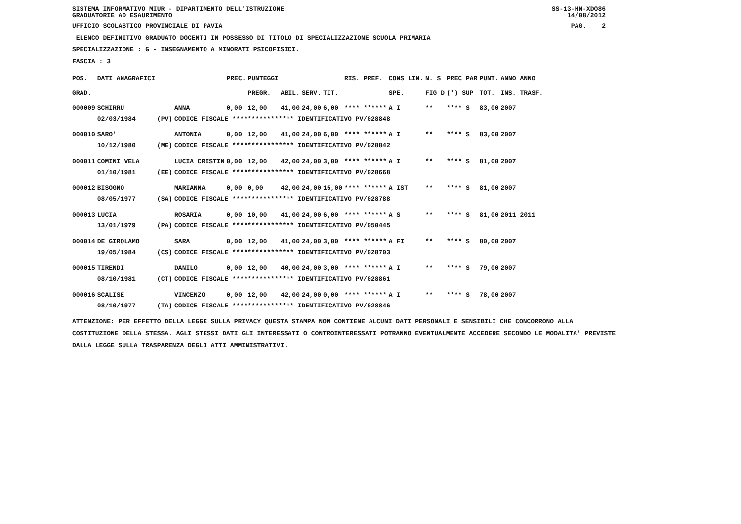SISTEMA INFORMATIVO MIUR - DIPARTIMENTO DELL'ISTRUZIONE SS-13-HN-XDO86
GRADUATORIE AD ESAURIMENTO 14/08/2012
UFFICIO SCOLASTICO PROVINCIALE DI PAVIA PAG. 2
ELENCO DEFINITIVO GRADUATO DOCENTI IN POSSESSO DI TITOLO DI SPECIALIZZAZIONE SCUOLA PRIMARIA
SPECIALIZZAZIONE : G - INSEGNAMENTO A MINORATI PSICOFISICI.
FASCIA : 3
| POS. | DATI ANAGRAFICI | | | PREC. | PUNTEGGI | | | | RIS. PREF. | CONS LIN. | N. S | PREC PAR | PUNT. | ANNO ANNO |
| --- | --- | --- | --- | --- | --- | --- | --- | --- | --- | --- | --- | --- | --- | --- |
| GRAD. | | | | | PREGR. | ABIL. | SERV. | TIT. | | SPE. | FIG D | (*) SUP | TOT. | INS. TRASF. |
| 000009 | SCHIRRU | | ANNA | 0,00 | 12,00 | 41,00 | 24,00 | 6,00 | **** ****** | A I | ** | **** S | 83,00 | 2007 |
| | 02/03/1984 | (PV) | CODICE FISCALE **************** IDENTIFICATIVO PV/028848 | | | | | | | | | | | |
| 000010 | SARO' | | ANTONIA | 0,00 | 12,00 | 41,00 | 24,00 | 6,00 | **** ****** | A I | ** | **** S | 83,00 | 2007 |
| | 10/12/1980 | (ME) | CODICE FISCALE **************** IDENTIFICATIVO PV/028842 | | | | | | | | | | | |
| 000011 | COMINI VELA | | LUCIA CRISTIN | 0,00 | 12,00 | 42,00 | 24,00 | 3,00 | **** ****** | A I | ** | **** S | 81,00 | 2007 |
| | 01/10/1981 | (EE) | CODICE FISCALE **************** IDENTIFICATIVO PV/028668 | | | | | | | | | | | |
| 000012 | BISOGNO | | MARIANNA | 0,00 | 0,00 | 42,00 | 24,00 | 15,00 | **** ****** | A IST | ** | **** S | 81,00 | 2007 |
| | 08/05/1977 | (SA) | CODICE FISCALE **************** IDENTIFICATIVO PV/028788 | | | | | | | | | | | |
| 000013 | LUCIA | | ROSARIA | 0,00 | 10,00 | 41,00 | 24,00 | 6,00 | **** ****** | A S | ** | **** S | 81,00 | 2011 2011 |
| | 13/01/1979 | (PA) | CODICE FISCALE **************** IDENTIFICATIVO PV/050445 | | | | | | | | | | | |
| 000014 | DE GIROLAMO | | SARA | 0,00 | 12,00 | 41,00 | 24,00 | 3,00 | **** ****** | A FI | ** | **** S | 80,00 | 2007 |
| | 19/05/1984 | (CS) | CODICE FISCALE **************** IDENTIFICATIVO PV/028703 | | | | | | | | | | | |
| 000015 | TIRENDI | | DANILO | 0,00 | 12,00 | 40,00 | 24,00 | 3,00 | **** ****** | A I | ** | **** S | 79,00 | 2007 |
| | 08/10/1981 | (CT) | CODICE FISCALE **************** IDENTIFICATIVO PV/028861 | | | | | | | | | | | |
| 000016 | SCALISE | | VINCENZO | 0,00 | 12,00 | 42,00 | 24,00 | 0,00 | **** ****** | A I | ** | **** S | 78,00 | 2007 |
| | 08/10/1977 | (TA) | CODICE FISCALE **************** IDENTIFICATIVO PV/028846 | | | | | | | | | | | |
ATTENZIONE: PER EFFETTO DELLA LEGGE SULLA PRIVACY QUESTA STAMPA NON CONTIENE ALCUNI DATI PERSONALI E SENSIBILI CHE CONCORRONO ALLA COSTITUZIONE DELLA STESSA. AGLI STESSI DATI GLI INTERESSATI O CONTROINTERESSATI POTRANNO EVENTUALMENTE ACCEDERE SECONDO LE MODALITA' PREVISTE DALLA LEGGE SULLA TRASPARENZA DEGLI ATTI AMMINISTRATIVI.